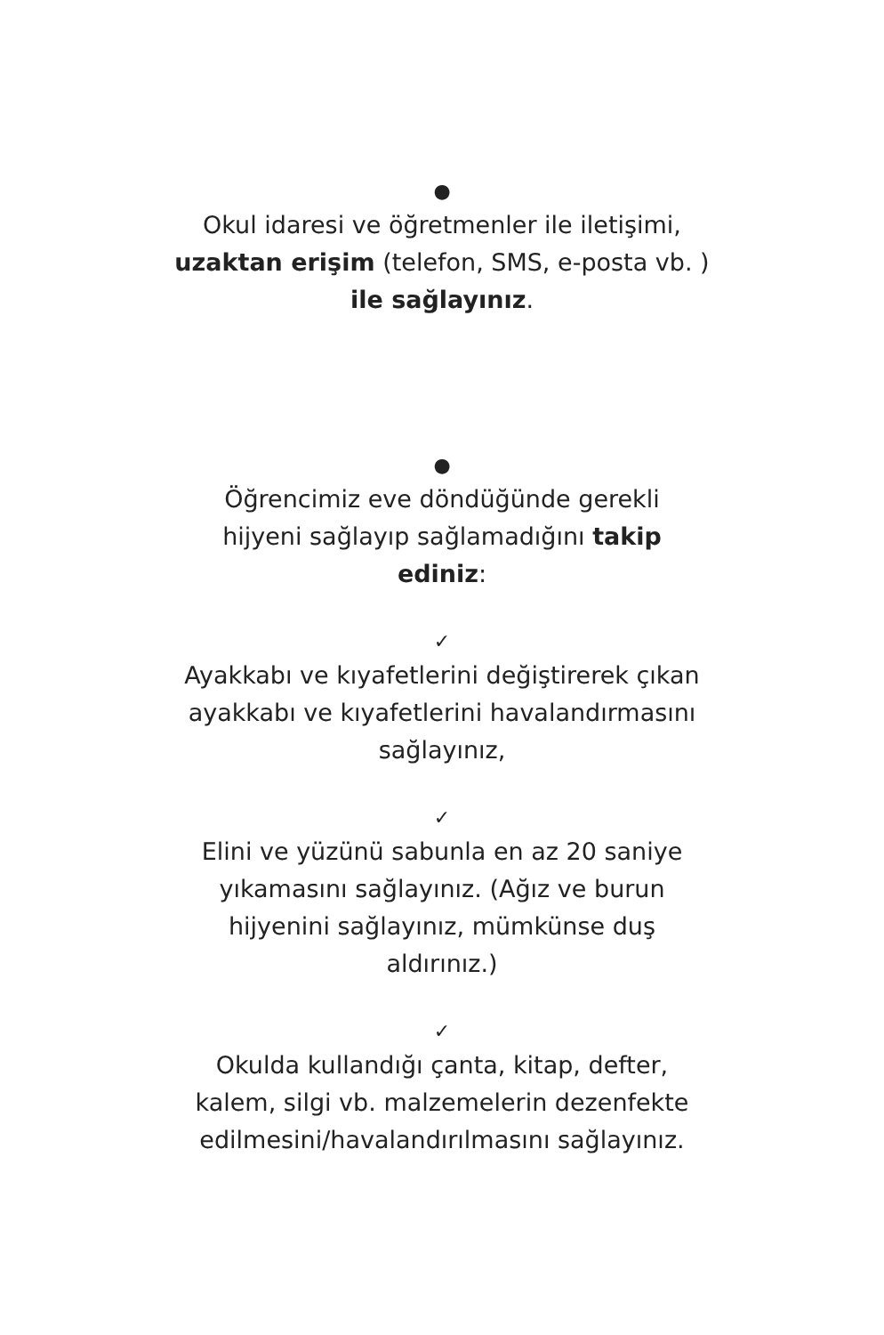●
Okul idaresi ve öğretmenler ile iletişimi,
uzaktan erişim (telefon, SMS, e-posta vb. )
ile sağlayınız.
●
Öğrencimiz eve döndüğünde gerekli
hijyeni sağlayıp sağlamadığını takip
ediniz:
✓
Ayakkabı ve kıyafetlerini değiştirerek çıkan
ayakkabı ve kıyafetlerini havalandırmasını
sağlayınız,
✓
Elini ve yüzünü sabunla en az 20 saniye
yıkamasını sağlayınız. (Ağız ve burun
hijyenini sağlayınız, mümkünse duş
aldırınız.)
✓
Okulda kullandığı çanta, kitap, defter,
kalem, silgi vb. malzemelerin dezenfekte
edilmesini/havalandırılmasını sağlayınız.